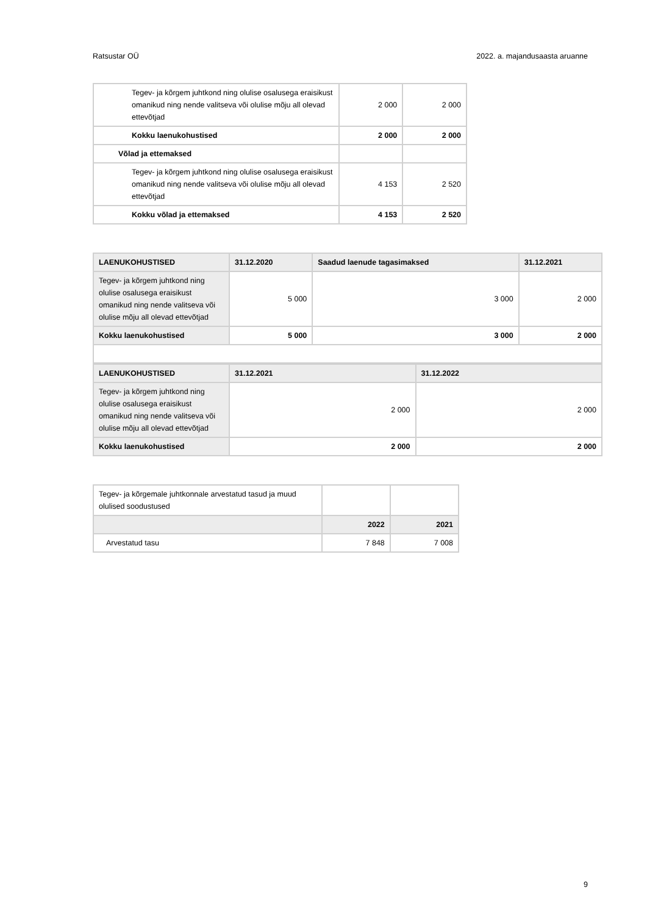Ratsustar OÜ 2022. a. majandusaasta aruanne
| Tegev- ja kõrgem juhtkond ning olulise osalusega eraisikust omanikud ning nende valitseva või olulise mõju all olevad ettevõtjad | 2 000 | 2 000 |
| Kokku laenukohustised | 2 000 | 2 000 |
| Võlad ja ettemaksed | | |
| Tegev- ja kõrgem juhtkond ning olulise osalusega eraisikust omanikud ning nende valitseva või olulise mõju all olevad ettevõtjad | 4 153 | 2 520 |
| Kokku võlad ja ettemaksed | 4 153 | 2 520 |
| LAENUKOHUSTISED | 31.12.2020 | Saadud laenude tagasimaksed | 31.12.2021 |
| --- | --- | --- | --- |
| Tegev- ja kõrgem juhtkond ning olulise osalusega eraisikust omanikud ning nende valitseva või olulise mõju all olevad ettevõtjad | 5 000 | 3 000 | 2 000 |
| Kokku laenukohustised | 5 000 | 3 000 | 2 000 |
| LAENUKOHUSTISED | 31.12.2021 | 31.12.2022 |
| --- | --- | --- |
| Tegev- ja kõrgem juhtkond ning olulise osalusega eraisikust omanikud ning nende valitseva või olulise mõju all olevad ettevõtjad | 2 000 | 2 000 |
| Kokku laenukohustised | 2 000 | 2 000 |
| Tegev- ja kõrgemale juhtkonnale arvestatud tasud ja muud olulised soodustused | | |
| | 2022 | 2021 |
| Arvestatud tasu | 7 848 | 7 008 |
9